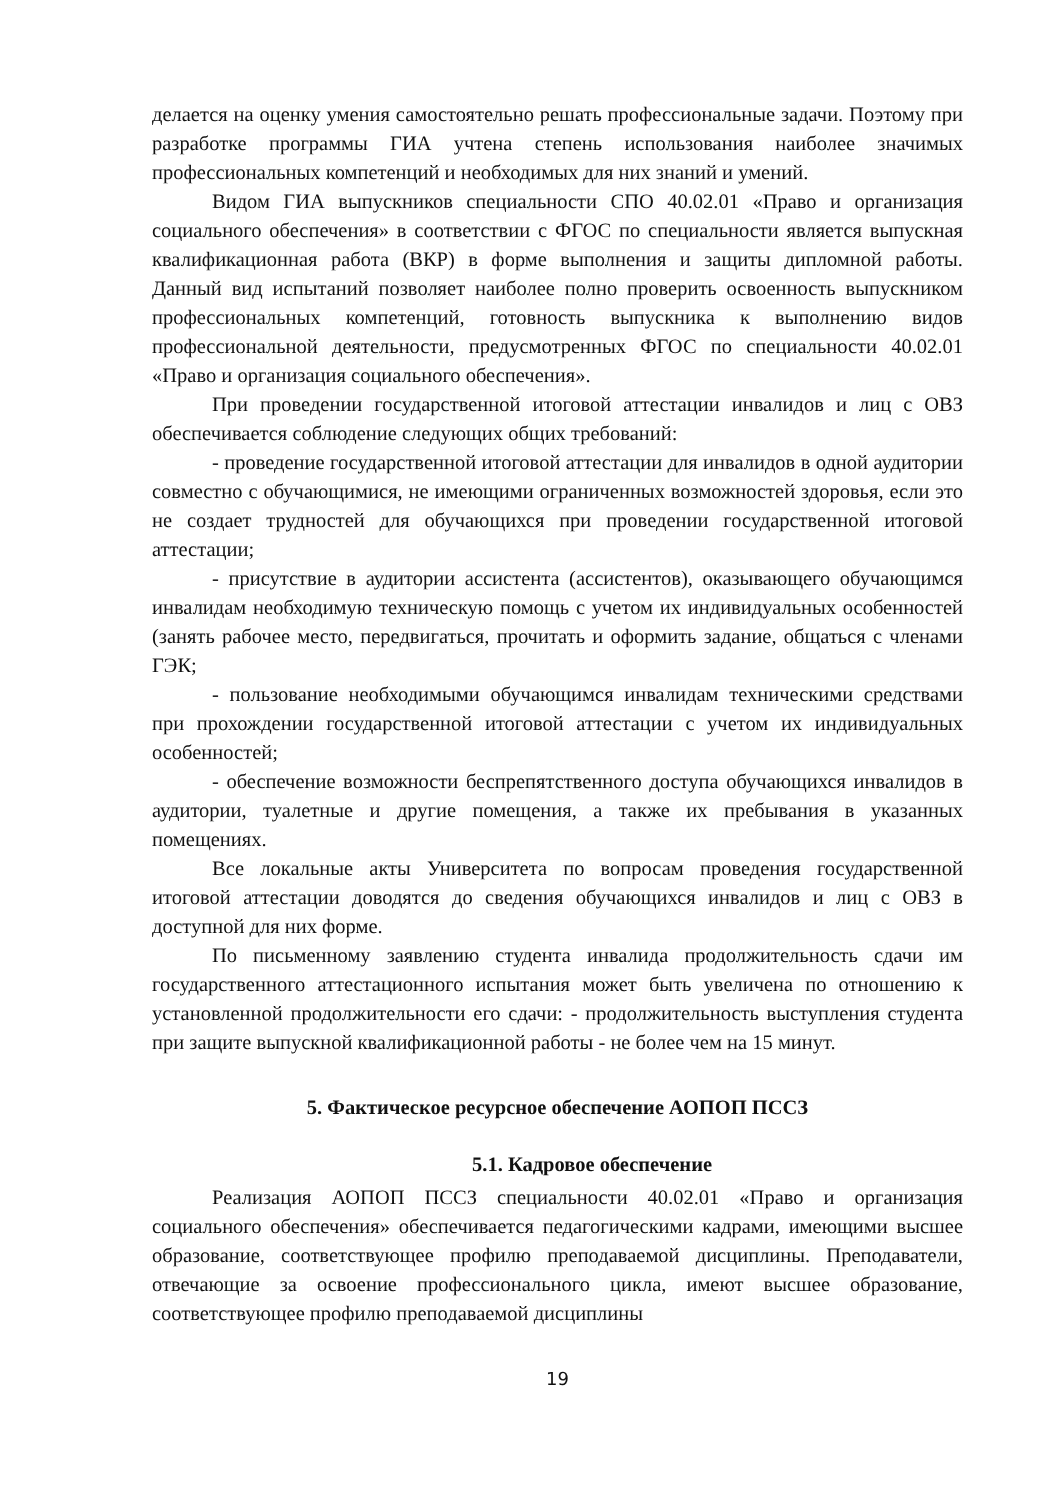делается на оценку умения самостоятельно решать профессиональные задачи. Поэтому при разработке программы ГИА учтена степень использования наиболее значимых профессиональных компетенций и необходимых для них знаний и умений.
Видом ГИА выпускников специальности СПО 40.02.01 «Право и организация социального обеспечения» в соответствии с ФГОС по специальности является выпускная квалификационная работа (ВКР) в форме выполнения и защиты дипломной работы. Данный вид испытаний позволяет наиболее полно проверить освоенность выпускником профессиональных компетенций, готовность выпускника к выполнению видов профессиональной деятельности, предусмотренных ФГОС по специальности 40.02.01 «Право и организация социального обеспечения».
При проведении государственной итоговой аттестации инвалидов и лиц с ОВЗ обеспечивается соблюдение следующих общих требований:
- проведение государственной итоговой аттестации для инвалидов в одной аудитории совместно с обучающимися, не имеющими ограниченных возможностей здоровья, если это не создает трудностей для обучающихся при проведении государственной итоговой аттестации;
- присутствие в аудитории ассистента (ассистентов), оказывающего обучающимся инвалидам необходимую техническую помощь с учетом их индивидуальных особенностей (занять рабочее место, передвигаться, прочитать и оформить задание, общаться с членами ГЭК;
- пользование необходимыми обучающимся инвалидам техническими средствами при прохождении государственной итоговой аттестации с учетом их индивидуальных особенностей;
- обеспечение возможности беспрепятственного доступа обучающихся инвалидов в аудитории, туалетные и другие помещения, а также их пребывания в указанных помещениях.
Все локальные акты Университета по вопросам проведения государственной итоговой аттестации доводятся до сведения обучающихся инвалидов и лиц с ОВЗ в доступной для них форме.
По письменному заявлению студента инвалида продолжительность сдачи им государственного аттестационного испытания может быть увеличена по отношению к установленной продолжительности его сдачи: - продолжительность выступления студента при защите выпускной квалификационной работы - не более чем на 15 минут.
5. Фактическое ресурсное обеспечение АОПОП ПССЗ
5.1. Кадровое обеспечение
Реализация АОПОП ПССЗ специальности 40.02.01 «Право и организация социального обеспечения» обеспечивается педагогическими кадрами, имеющими высшее образование, соответствующее профилю преподаваемой дисциплины. Преподаватели, отвечающие за освоение профессионального цикла, имеют высшее образование, соответствующее профилю преподаваемой дисциплины
19